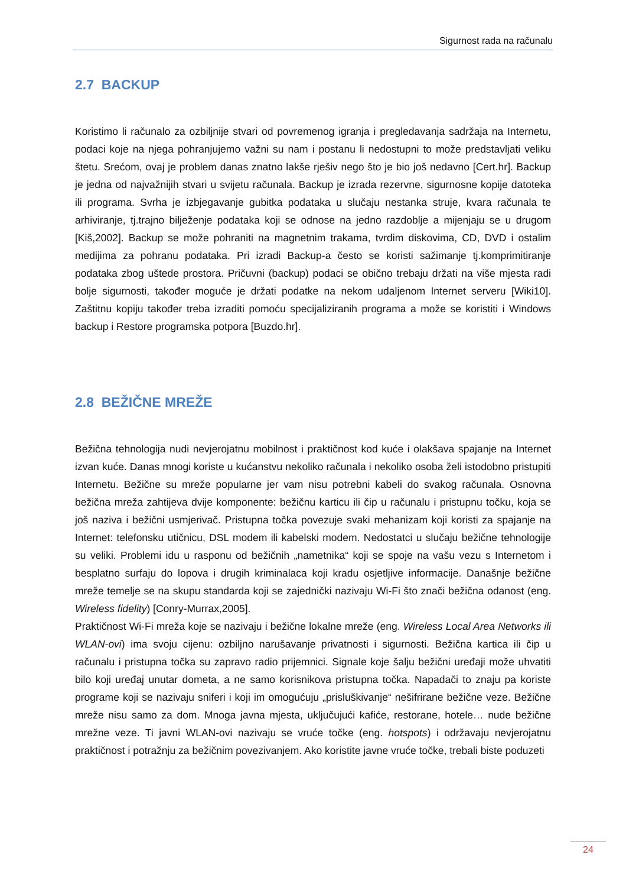Sigurnost rada na računalu
2.7 BACKUP
Koristimo li računalo za ozbiljnije stvari od povremenog igranja i pregledavanja sadržaja na Internetu, podaci koje na njega pohranjujemo važni su nam i postanu li nedostupni to može predstavljati veliku štetu. Srećom, ovaj je problem danas znatno lakše rješiv nego što je bio još nedavno [Cert.hr]. Backup je jedna od najvažnijih stvari u svijetu računala. Backup je izrada rezervne, sigurnosne kopije datoteka ili programa. Svrha je izbjegavanje gubitka podataka u slučaju nestanka struje, kvara računala te arhiviranje, tj.trajno bilježenje podataka koji se odnose na jedno razdoblje a mijenjaju se u drugom [Kiš,2002]. Backup se može pohraniti na magnetnim trakama, tvrdim diskovima, CD, DVD i ostalim medijima za pohranu podataka. Pri izradi Backup-a često se koristi sažimanje tj.komprimitiranje podataka zbog uštede prostora. Pričuvni (backup) podaci se obično trebaju držati na više mjesta radi bolje sigurnosti, također moguće je držati podatke na nekom udaljenom Internet serveru [Wiki10]. Zaštitnu kopiju također treba izraditi pomoću specijaliziranih programa a može se koristiti i Windows backup i Restore programska potpora [Buzdo.hr].
2.8 BEŽIČNE MREŽE
Bežična tehnologija nudi nevjerojatnu mobilnost i praktičnost kod kuće i olakšava spajanje na Internet izvan kuće. Danas mnogi koriste u kućanstvu nekoliko računala i nekoliko osoba želi istodobno pristupiti Internetu. Bežične su mreže popularne jer vam nisu potrebni kabeli do svakog računala. Osnovna bežična mreža zahtijeva dvije komponente: bežičnu karticu ili čip u računalu i pristupnu točku, koja se još naziva i bežični usmjerivač. Pristupna točka povezuje svaki mehanizam koji koristi za spajanje na Internet: telefonsku utičnicu, DSL modem ili kabelski modem. Nedostatci u slučaju bežične tehnologije su veliki. Problemi idu u rasponu od bežičnih „nametnika“ koji se spoje na vašu vezu s Internetom i besplatno surfaju do lopova i drugih kriminalaca koji kradu osjetljive informacije. Današnje bežične mreže temelje se na skupu standarda koji se zajednički nazivaju Wi-Fi što znači bežična odanost (eng. Wireless fidelity) [Conry-Murrax,2005].
Praktičnost Wi-Fi mreža koje se nazivaju i bežične lokalne mreže (eng. Wireless Local Area Networks ili WLAN-ovi) ima svoju cijenu: ozbiljno narušavanje privatnosti i sigurnosti. Bežična kartica ili čip u računalu i pristupna točka su zapravo radio prijemnici. Signale koje šalju bežični uređaji može uhvatiti bilo koji uređaj unutar dometa, a ne samo korisnikova pristupna točka. Napadači to znaju pa koriste programe koji se nazivaju sniferi i koji im omogućuju „prisluškivanje“ nešifrirane bežične veze. Bežične mreže nisu samo za dom. Mnoga javna mjesta, uključujući kafiće, restorane, hotele… nude bežične mrežne veze. Ti javni WLAN-ovi nazivaju se vruće točke (eng. hotspots) i održavaju nevjerojatnu praktičnost i potražnju za bežičnim povezivanjem. Ako koristite javne vruće točke, trebali biste poduzeti
24